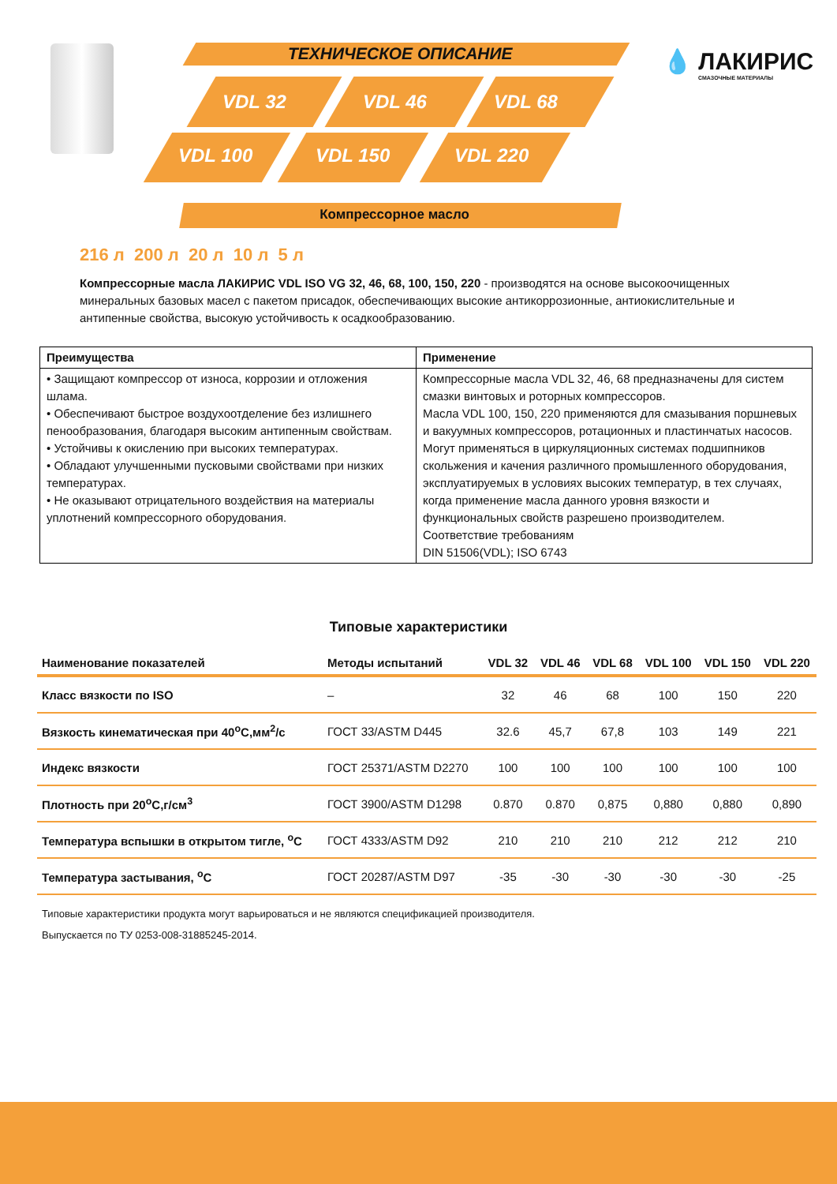ТЕХНИЧЕСКОЕ ОПИСАНИЕ
VDL 32 VDL 46 VDL 68
VDL 100 VDL 150 VDL 220
💧 ЛАКИРИС
СМАЗОЧНЫЕ МАТЕРИАЛЫ
Компрессорное масло
216 л 200 л 20 л 10 л 5 л
Компрессорные масла ЛАКИРИС VDL ISO VG 32, 46, 68, 100, 150, 220 - производятся на основе высокоочищенных минеральных базовых масел с пакетом присадок, обеспечивающих высокие антикоррозионные, антиокислительные и антипенные свойства, высокую устойчивость к осадкообразованию.
| Преимущества | Применение |
| --- | --- |
| • Защищают компрессор от износа, коррозии и отложения шлама. • Обеспечивают быстрое воздухоотделение без излишнего пенообразования, благодаря высоким антипенным свойствам. • Устойчивы к окислению при высоких температурах. • Обладают улучшенными пусковыми свойствами при низких температурах. • Не оказывают отрицательного воздействия на материалы уплотнений компрессорного оборудования. | Компрессорные масла VDL 32, 46, 68 предназначены для систем смазки винтовых и роторных компрессоров. Масла VDL 100, 150, 220 применяются для смазывания поршневых и вакуумных компрессоров, ротационных и пластинчатых насосов. Могут применяться в циркуляционных системах подшипников скольжения и качения различного промышленного оборудования, эксплуатируемых в условиях высоких температур, в тех случаях, когда применение масла данного уровня вязкости и функциональных свойств разрешено производителем. Соответствие требованиям DIN 51506(VDL); ISO 6743 |
Типовые характеристики
| Наименование показателей | Методы испытаний | VDL 32 | VDL 46 | VDL 68 | VDL 100 | VDL 150 | VDL 220 |
| --- | --- | --- | --- | --- | --- | --- | --- |
| Класс вязкости по ISO | – | 32 | 46 | 68 | 100 | 150 | 220 |
| Вязкость кинематическая при 40<sup>o</sup>C,мм<sup>2</sup>/с | ГОСТ 33/ASTM D445 | 32.6 | 45,7 | 67,8 | 103 | 149 | 221 |
| Индекс вязкости | ГОСТ 25371/ASTM D2270 | 100 | 100 | 100 | 100 | 100 | 100 |
| Плотность при 20<sup>o</sup>C,г/см<sup>3</sup> | ГОСТ 3900/ASTM D1298 | 0.870 | 0.870 | 0,875 | 0,880 | 0,880 | 0,890 |
| Температура вспышки в открытом тигле, <sup>o</sup>C | ГОСТ 4333/ASTM D92 | 210 | 210 | 210 | 212 | 212 | 210 |
| Температура застывания, <sup>o</sup>C | ГОСТ 20287/ASTM D97 | -35 | -30 | -30 | -30 | -30 | -25 |
Типовые характеристики продукта могут варьироваться и не являются спецификацией производителя.
Выпускается по ТУ 0253-008-31885245-2014.